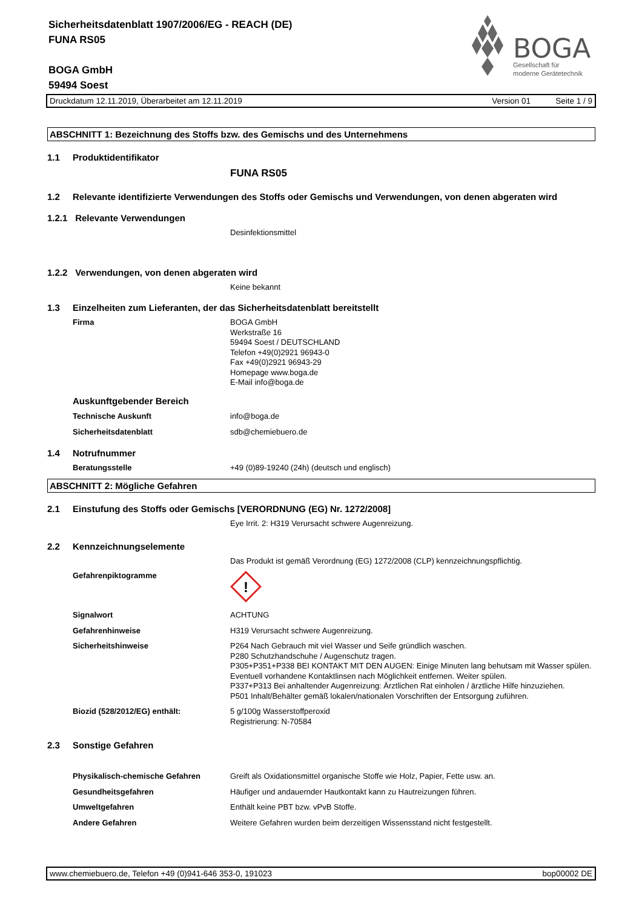Sicherheitsdatenblatt 1907/2006/EG - REACH (DE)
FUNA RS05
BOGA GmbH
59494 Soest
BOGA
Gesellschaft für
moderne Gerätetechnik
Druckdatum 12.11.2019, Überarbeitet am 12.11.2019 Version 01 Seite 1 / 9
ABSCHNITT 1: Bezeichnung des Stoffs bzw. des Gemischs und des Unternehmens
1.1 Produktidentifikator
FUNA RS05
1.2 Relevante identifizierte Verwendungen des Stoffs oder Gemischs und Verwendungen, von denen abgeraten wird
1.2.1 Relevante Verwendungen
Desinfektionsmittel
1.2.2 Verwendungen, von denen abgeraten wird
Keine bekannt
1.3 Einzelheiten zum Lieferanten, der das Sicherheitsdatenblatt bereitstellt
Firma BOGA GmbH
Werkstraße 16
59494 Soest / DEUTSCHLAND
Telefon +49(0)2921 96943-0
Fax +49(0)2921 96943-29
Homepage www.boga.de
E-Mail info@boga.de
Auskunftgebender Bereich
Technische Auskunft info@boga.de
Sicherheitsdatenblatt sdb@chemiebuero.de
1.4 Notrufnummer
Beratungsstelle +49 (0)89-19240 (24h) (deutsch und englisch)
ABSCHNITT 2: Mögliche Gefahren
2.1 Einstufung des Stoffs oder Gemischs [VERORDNUNG (EG) Nr. 1272/2008]
Eye Irrit. 2: H319 Verursacht schwere Augenreizung.
2.2 Kennzeichnungselemente
Das Produkt ist gemäß Verordnung (EG) 1272/2008 (CLP) kennzeichnungspflichtig.
Gefahrenpiktogramme
!
Signalwort ACHTUNG
Gefahrenhinweise H319 Verursacht schwere Augenreizung.
Sicherheitshinweise P264 Nach Gebrauch mit viel Wasser und Seife gründlich waschen.
P280 Schutzhandschuhe / Augenschutz tragen.
P305+P351+P338 BEI KONTAKT MIT DEN AUGEN: Einige Minuten lang behutsam mit Wasser spülen. Eventuell vorhandene Kontaktlinsen nach Möglichkeit entfernen. Weiter spülen.
P337+P313 Bei anhaltender Augenreizung: Ärztlichen Rat einholen / ärztliche Hilfe hinzuziehen.
P501 Inhalt/Behälter gemäß lokalen/nationalen Vorschriften der Entsorgung zuführen.
Biozid (528/2012/EG) enthält: 5 g/100g Wasserstoffperoxid
Registrierung: N-70584
2.3 Sonstige Gefahren
Physikalisch-chemische Gefahren Greift als Oxidationsmittel organische Stoffe wie Holz, Papier, Fette usw. an.
Gesundheitsgefahren Häufiger und andauernder Hautkontakt kann zu Hautreizungen führen.
Umweltgefahren Enthält keine PBT bzw. vPvB Stoffe.
Andere Gefahren Weitere Gefahren wurden beim derzeitigen Wissensstand nicht festgestellt.
www.chemiebuero.de, Telefon +49 (0)941-646 353-0, 191023 bop00002 DE